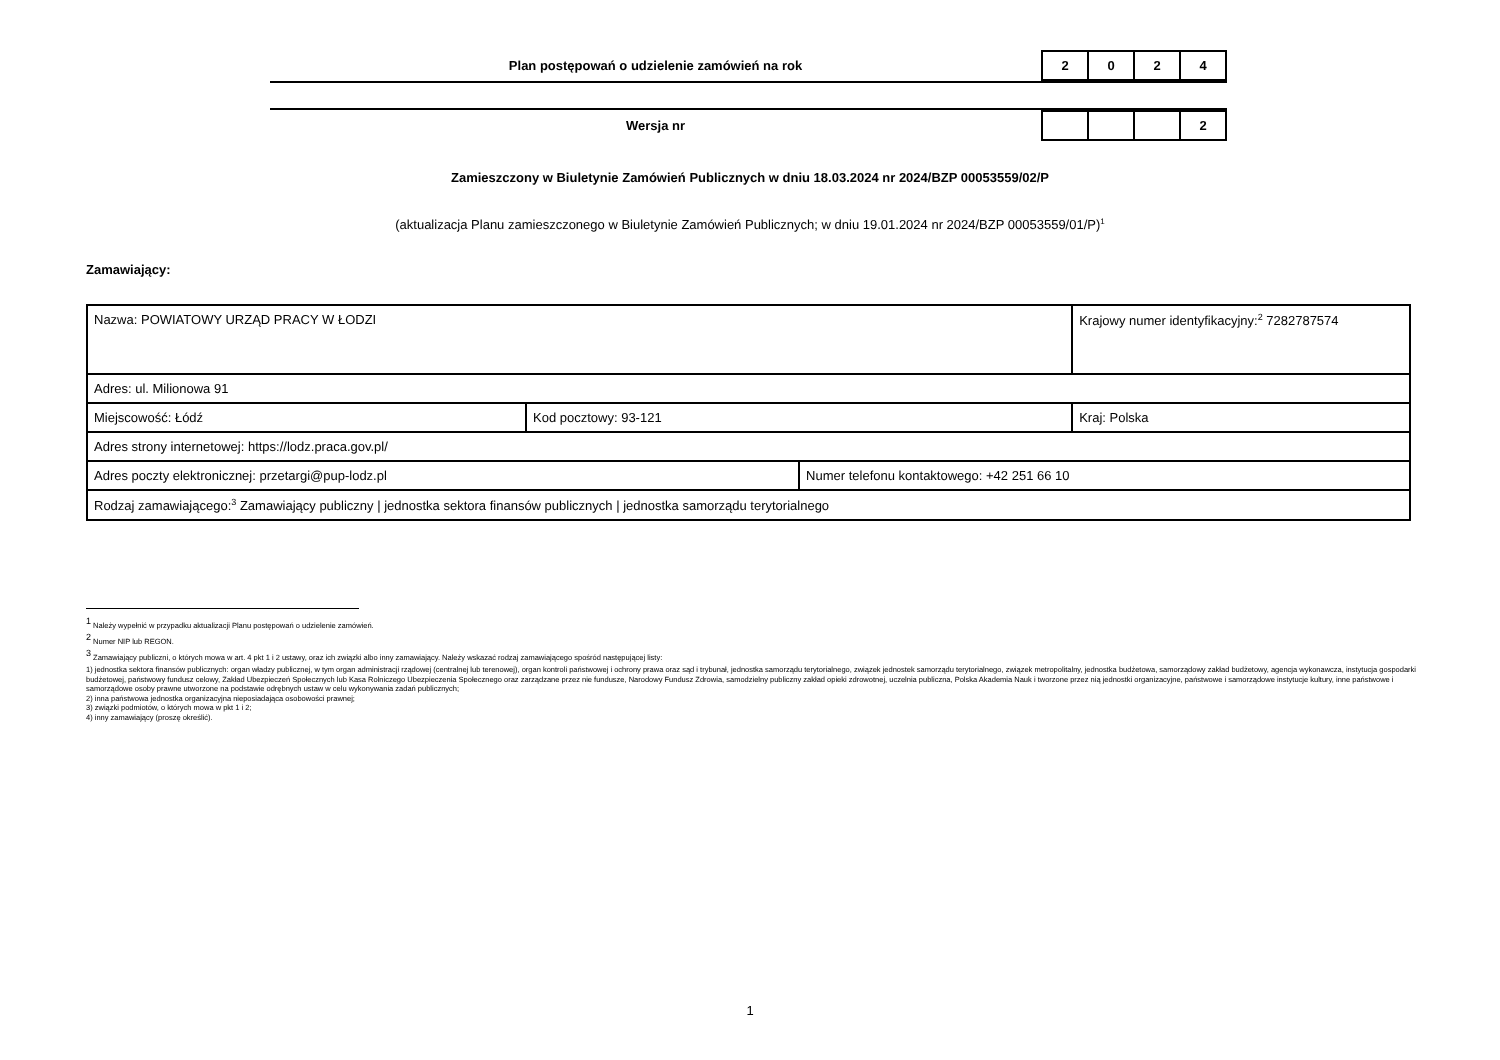Plan postępowań o udzielenie zamówień na rok
| 2 | 0 | 2 | 4 |
Wersja nr
| | | | 2 |
Zamieszczony w Biuletynie Zamówień Publicznych w dniu 18.03.2024 nr 2024/BZP 00053559/02/P
(aktualizacja Planu zamieszczonego w Biuletynie Zamówień Publicznych; w dniu 19.01.2024 nr 2024/BZP 00053559/01/P)<sup>1</sup>
Zamawiający:
| Nazwa: POWIATOWY URZĄD PRACY W ŁODZI | | | Krajowy numer identyfikacyjny:<sup>2</sup> 7282787574 |
| Adres: ul. Milionowa 91 | | | |
| Miejscowość: Łódź | Kod pocztowy: 93-121 | | Kraj: Polska |
| Adres strony internetowej: https://lodz.praca.gov.pl/ | | | |
| Adres poczty elektronicznej: przetargi@pup-lodz.pl | | Numer telefonu kontaktowego: +42 251 66 10 | |
| Rodzaj zamawiającego:<sup>3</sup> Zamawiający publiczny / jednostka sektora finansów publicznych / jednostka samorządu terytorialnego | | | |
<sup>1</sup> Należy wypełnić w przypadku aktualizacji Planu postępowań o udzielenie zamówień.
<sup>2</sup> Numer NIP lub REGON.
<sup>3</sup> Zamawiający publiczni, o których mowa w art. 4 pkt 1 i 2 ustawy, oraz ich związki albo inny zamawiający. Należy wskazać rodzaj zamawiającego spośród następującej listy:
1) jednostka sektora finansów publicznych: organ władzy publicznej, w tym organ administracji rządowej (centralnej lub terenowej), organ kontroli państwowej i ochrony prawa oraz sąd i trybunał, jednostka samorządu terytorialnego, związek jednostek samorządu terytorialnego, związek metropolitalny, jednostka budżetowa, samorządowy zakład budżetowy, agencja wykonawcza, instytucja gospodarki budżetowej, państwowy fundusz celowy, Zakład Ubezpieczeń Społecznych lub Kasa Rolniczego Ubezpieczenia Społecznego oraz zarządzane przez nie fundusze, Narodowy Fundusz Zdrowia, samodzielny publiczny zakład opieki zdrowotnej, uczelnia publiczna, Polska Akademia Nauk i tworzone przez nią jednostki organizacyjne, państwowe i samorządowe instytucje kultury, inne państwowe i samorządowe osoby prawne utworzone na podstawie odrębnych ustaw w celu wykonywania zadań publicznych;
2) inna państwowa jednostka organizacyjna nieposiadająca osobowości prawnej;
3) związki podmiotów, o których mowa w pkt 1 i 2;
4) inny zamawiający (proszę określić).
1